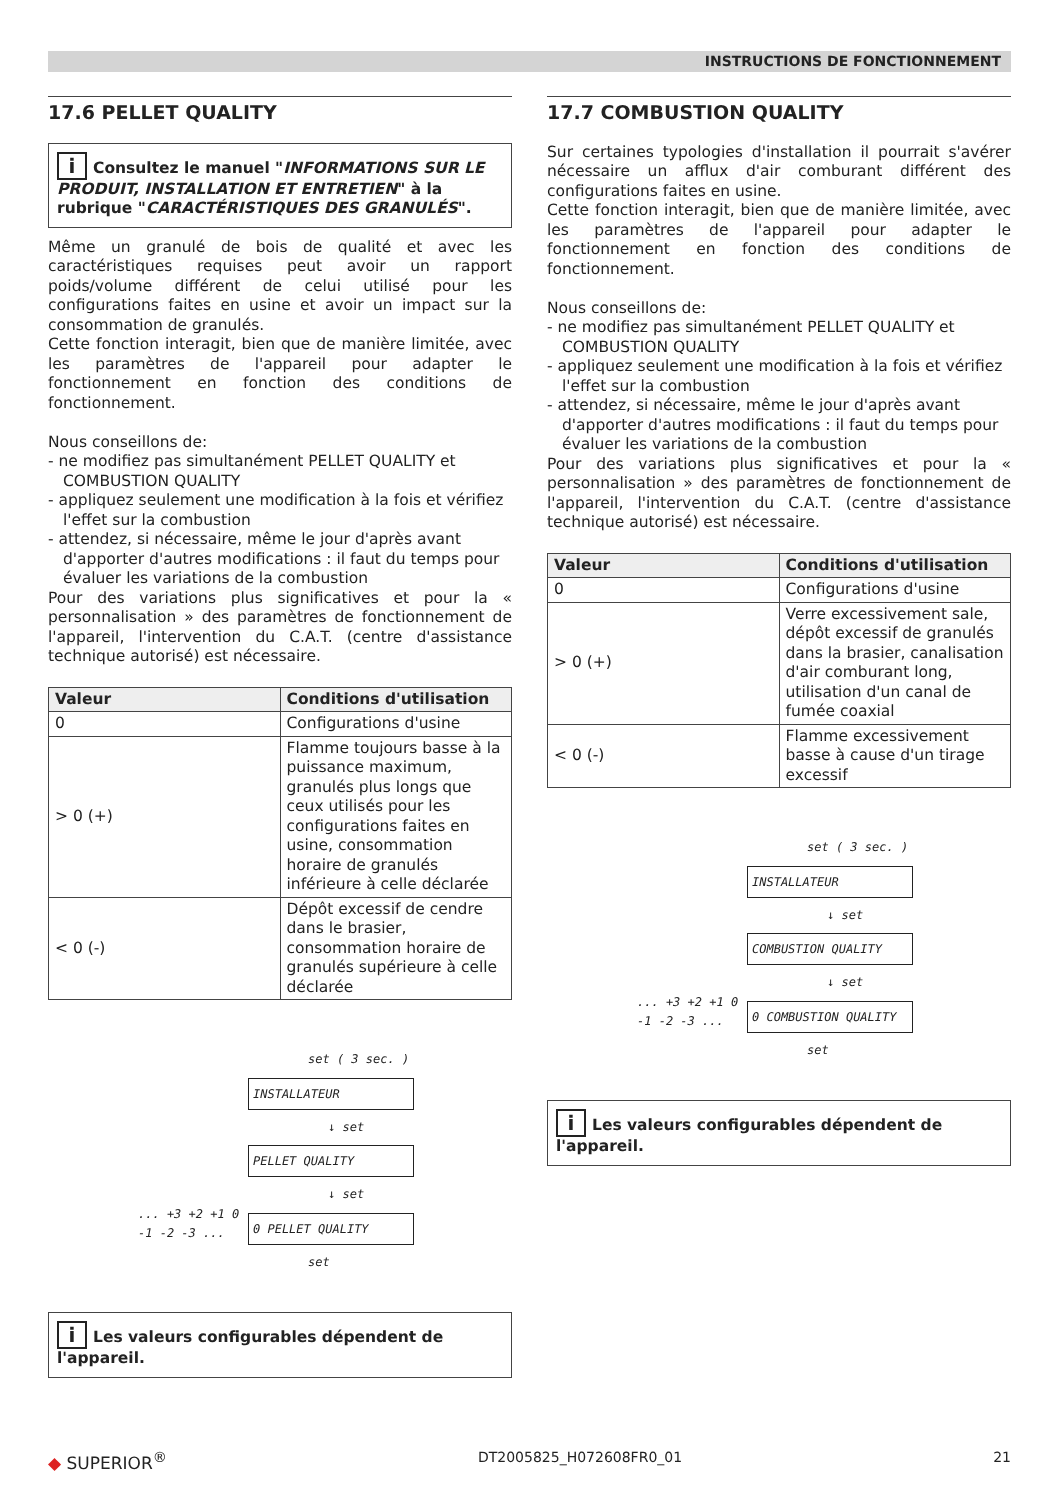INSTRUCTIONS DE FONCTIONNEMENT
17.6 PELLET QUALITY
i Consultez le manuel "INFORMATIONS SUR LE PRODUIT, INSTALLATION ET ENTRETIEN" à la rubrique "CARACTÉRISTIQUES DES GRANULÉS".
Même un granulé de bois de qualité et avec les caractéristiques requises peut avoir un rapport poids/volume différent de celui utilisé pour les configurations faites en usine et avoir un impact sur la consommation de granulés.
Cette fonction interagit, bien que de manière limitée, avec les paramètres de l'appareil pour adapter le fonctionnement en fonction des conditions de fonctionnement.
Nous conseillons de:
- ne modifiez pas simultanément PELLET QUALITY et COMBUSTION QUALITY
- appliquez seulement une modification à la fois et vérifiez l'effet sur la combustion
- attendez, si nécessaire, même le jour d'après avant d'apporter d'autres modifications : il faut du temps pour évaluer les variations de la combustion
Pour des variations plus significatives et pour la « personnalisation » des paramètres de fonctionnement de l'appareil, l'intervention du C.A.T. (centre d'assistance technique autorisé) est nécessaire.
| Valeur | Conditions d'utilisation |
| --- | --- |
| 0 | Configurations d'usine |
| > 0 (+) | Flamme toujours basse à la puissance maximum, granulés plus longs que ceux utilisés pour les configurations faites en usine, consommation horaire de granulés inférieure à celle déclarée |
| < 0 (-) | Dépôt excessif de cendre dans le brasier, consommation horaire de granulés supérieure à celle déclarée |
set ( 3 sec. )
INSTALLATEUR
↓ set
PELLET QUALITY
↓ set
... +3 +2 +1 0 -1 -2 -3 ...
0 PELLET QUALITY
set
i Les valeurs configurables dépendent de l'appareil.
17.7 COMBUSTION QUALITY
Sur certaines typologies d'installation il pourrait s'avérer nécessaire un afflux d'air comburant différent des configurations faites en usine.
Cette fonction interagit, bien que de manière limitée, avec les paramètres de l'appareil pour adapter le fonctionnement en fonction des conditions de fonctionnement.
Nous conseillons de:
- ne modifiez pas simultanément PELLET QUALITY et COMBUSTION QUALITY
- appliquez seulement une modification à la fois et vérifiez l'effet sur la combustion
- attendez, si nécessaire, même le jour d'après avant d'apporter d'autres modifications : il faut du temps pour évaluer les variations de la combustion
Pour des variations plus significatives et pour la « personnalisation » des paramètres de fonctionnement de l'appareil, l'intervention du C.A.T. (centre d'assistance technique autorisé) est nécessaire.
| Valeur | Conditions d'utilisation |
| --- | --- |
| 0 | Configurations d'usine |
| > 0 (+) | Verre excessivement sale, dépôt excessif de granulés dans la brasier, canalisation d'air comburant long, utilisation d'un canal de fumée coaxial |
| < 0 (-) | Flamme excessivement basse à cause d'un tirage excessif |
set ( 3 sec. )
INSTALLATEUR
↓ set
COMBUSTION QUALITY
↓ set
... +3 +2 +1 0 -1 -2 -3 ...
0 COMBUSTION QUALITY
set
i Les valeurs configurables dépendent de l'appareil.
◆ SUPERIOR<sup>®</sup> DT2005825_H072608FR0_01 21